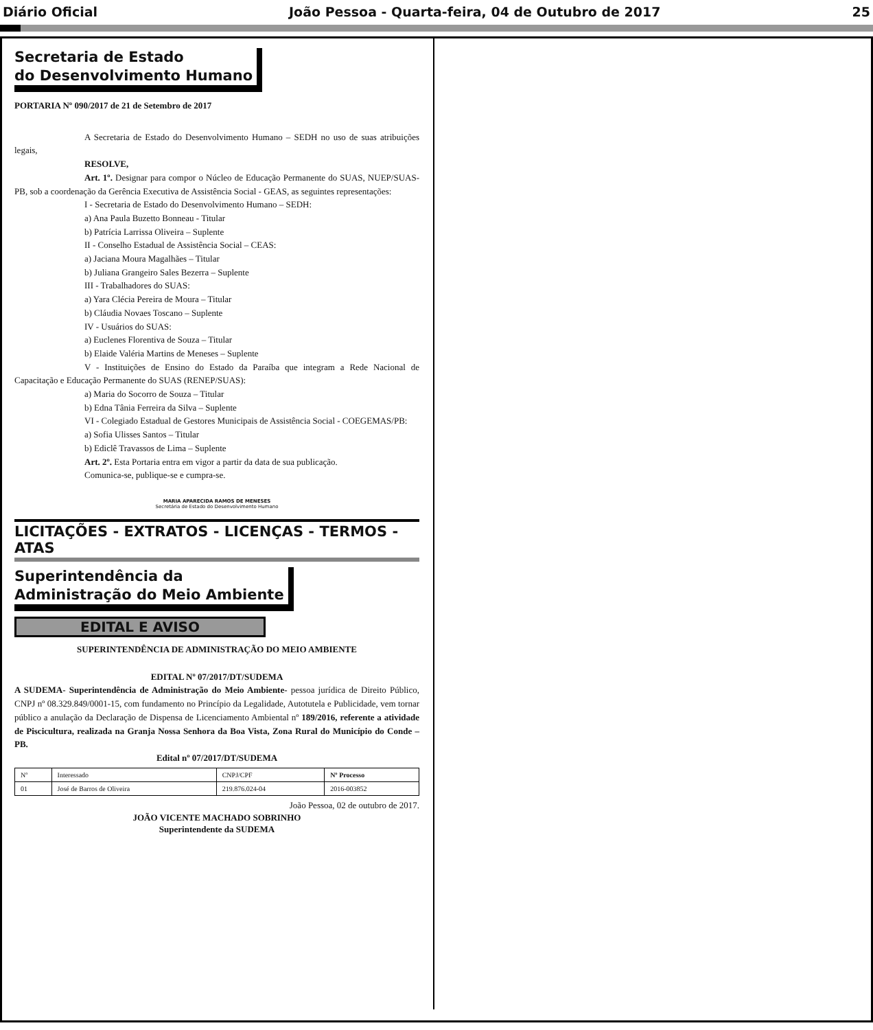Diário Oficial João Pessoa - Quarta-feira, 04 de Outubro de 2017 25
Secretaria de Estado
do Desenvolvimento Humano
PORTARIA Nº 090/2017 de 21 de Setembro de 2017
A Secretaria de Estado do Desenvolvimento Humano – SEDH no uso de suas atribuições legais,
RESOLVE,
Art. 1º. Designar para compor o Núcleo de Educação Permanente do SUAS, NUEP/SUAS-PB, sob a coordenação da Gerência Executiva de Assistência Social - GEAS, as seguintes representações:
I - Secretaria de Estado do Desenvolvimento Humano – SEDH:
a) Ana Paula Buzetto Bonneau - Titular
b) Patrícia Larrissa Oliveira – Suplente
II - Conselho Estadual de Assistência Social – CEAS:
a) Jaciana Moura Magalhães – Titular
b) Juliana Grangeiro Sales Bezerra – Suplente
III - Trabalhadores do SUAS:
a) Yara Clécia Pereira de Moura – Titular
b) Cláudia Novaes Toscano – Suplente
IV - Usuários do SUAS:
a) Euclenes Florentiva de Souza – Titular
b) Elaide Valéria Martins de Meneses – Suplente
V - Instituições de Ensino do Estado da Paraíba que integram a Rede Nacional de Capacitação e Educação Permanente do SUAS (RENEP/SUAS):
a) Maria do Socorro de Souza – Titular
b) Edna Tânia Ferreira da Silva – Suplente
VI - Colegiado Estadual de Gestores Municipais de Assistência Social - COEGEMAS/PB:
a) Sofia Ulisses Santos – Titular
b) Ediclê Travassos de Lima – Suplente
Art. 2º. Esta Portaria entra em vigor a partir da data de sua publicação.
Comunica-se, publique-se e cumpra-se.
MARIA APARECIDA RAMOS DE MENESES
Secretária de Estado do Desenvolvimento Humano
LICITAÇÕES - EXTRATOS - LICENÇAS - TERMOS - ATAS
Superintendência da
Administração do Meio Ambiente
EDITAL E AVISO
SUPERINTENDÊNCIA DE ADMINISTRAÇÃO DO MEIO AMBIENTE
EDITAL Nº 07/2017/DT/SUDEMA
A SUDEMA- Superintendência de Administração do Meio Ambiente- pessoa jurídica de Direito Público, CNPJ nº 08.329.849/0001-15, com fundamento no Princípio da Legalidade, Autotutela e Publicidade, vem tornar público a anulação da Declaração de Dispensa de Licenciamento Ambiental nº 189/2016, referente a atividade de Piscicultura, realizada na Granja Nossa Senhora da Boa Vista, Zona Rural do Município do Conde – PB.
Edital nº 07/2017/DT/SUDEMA
| Nº | Interessado | CNPJ/CPF | Nº Processo |
| --- | --- | --- | --- |
| 01 | José de Barros de Oliveira | 219.876.024-04 | 2016-003852 |
João Pessoa, 02 de outubro de 2017.
JOÃO VICENTE MACHADO SOBRINHO
Superintendente da SUDEMA